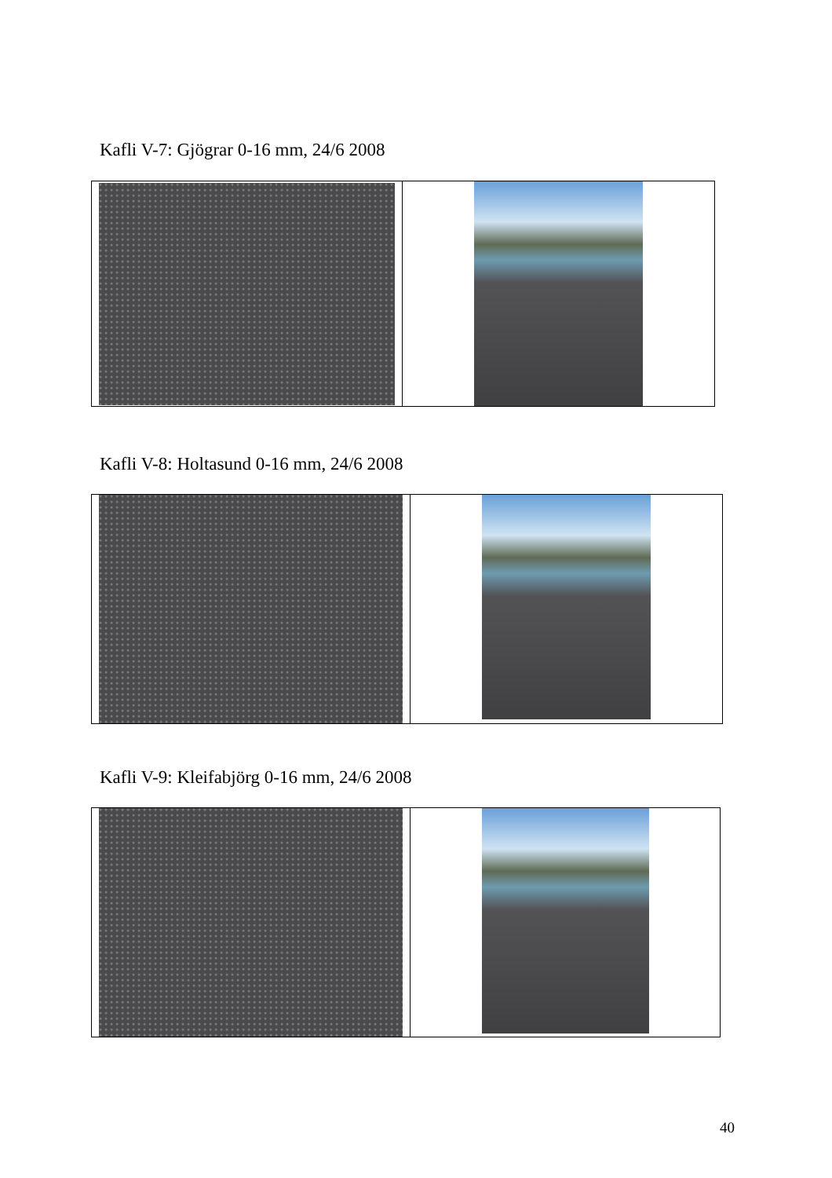Kafli V-7: Gjögrar 0-16 mm, 24/6 2008
Kafli V-8: Holtasund 0-16 mm, 24/6 2008
Kafli V-9: Kleifabjörg 0-16 mm, 24/6 2008
40